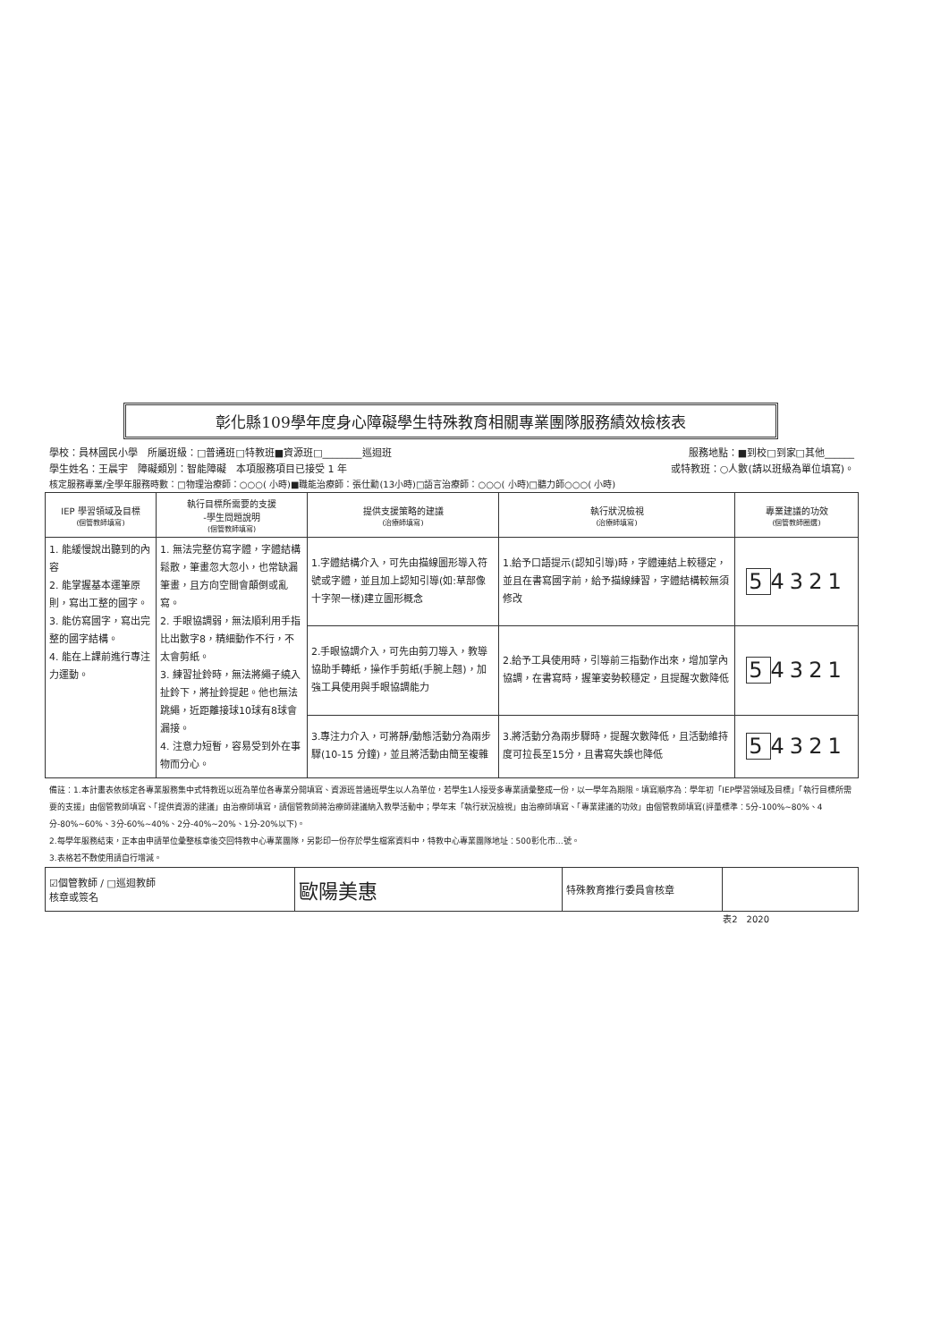彰化縣109學年度身心障礙學生特殊教育相關專業團隊服務績效檢核表
學校：員林國民小學　所屬班級：□普通班□特教班■資源班□________巡迴班 服務地點：■到校□到家□其他______
學生姓名：王晨宇　障礙類別：智能障礙　本項服務項目已接受 1 年 或特教班：○人數(請以班級為單位填寫)。
核定服務專業/全學年服務時數：□物理治療師：○○○( 小時)■職能治療師：張仕勳(13小時)□語言治療師：○○○( 小時)□聽力師○○○( 小時)
| IEP 學習領域及目標 (個管教師填寫) | 執行目標所需要的支援 -學生問題說明 (個管教師填寫) | 提供支援策略的建議 (治療師填寫) | 執行狀況檢視 (治療師填寫) | 專業建議的功效 (個管教師圈選) |
| --- | --- | --- | --- | --- |
| 1. 能緩慢說出聽到的內容 2. 能掌握基本運筆原則，寫出工整的國字。 3. 能仿寫國字，寫出完整的國字結構。 4. 能在上課前進行專注力運動。 | 1. 無法完整仿寫字體，字體結構鬆散，筆畫忽大忽小，也常缺漏筆畫，且方向空間會顛倒或亂寫。 2. 手眼協調弱，無法順利用手指比出數字8，精細動作不行，不太會剪紙。 3. 練習扯鈴時，無法將繩子繞入扯鈴下，將扯鈴提起。他也無法跳繩，近距離接球10球有8球會漏接。 4. 注意力短暫，容易受到外在事物而分心。 | 1.字體結構介入，可先由描線圖形導入符號或字體，並且加上認知引導(如:草部像十字架一樣)建立圖形概念 | 1.給予口語提示(認知引導)時，字體連結上較穩定，並且在書寫國字前，給予描線練習，字體結構較無須修改 | 5 4321 |
| | | 2.手眼協調介入，可先由剪刀導入，教導協助手轉紙，操作手剪紙(手腕上翹)，加強工具使用與手眼協調能力 | 2.給予工具使用時，引導前三指動作出來，增加掌內協調，在書寫時，握筆姿勢較穩定，且提醒次數降低 | 5 4321 |
| | | 3.專注力介入，可將靜/動態活動分為兩步驟(10-15 分鐘)，並且將活動由簡至複雜 | 3.將活動分為兩步驟時，提醒次數降低，且活動維持度可拉長至15分，且書寫失誤也降低 | 5 4321 |
備註：1.本計畫表依核定各專業服務集中式特教班以班為單位各專業分開填寫、資源班普通班學生以人為單位，若學生1人接受多專業請彙整成一份，以一學年為期限。填寫順序為：學年初「IEP學習領域及目標」「執行目標所需要的支援」由個管教師填寫、「提供資源的建議」由治療師填寫，請個管教師將治療師建議納入教學活動中；學年末「執行狀況檢視」由治療師填寫、「專業建議的功效」由個管教師填寫(評量標準：5分-100%~80%、4分-80%~60%、3分-60%~40%、2分-40%~20%、1分-20%以下)。
2.每學年服務結束，正本由申請單位彙整核章後交回特教中心專業團隊，另影印一份存於學生檔案資料中，特教中心專業團隊地址：500彰化市…號。
3.表格若不敷使用請自行增減。
| ☑個管教師 / □巡迴教師 核章或簽名 | 歐陽美惠 | 特殊教育推行委員會核章 | |
表2　2020